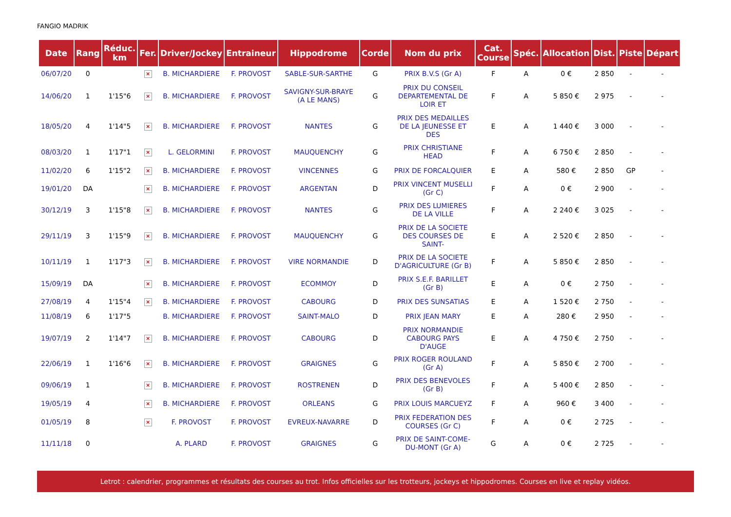FANGIO MADRIK
| Date | Rang | Réduc. km | Fer. | Driver/Jockey | Entraineur | Hippodrome | Corde | Nom du prix | Cat. Course | Spéc. | Allocation | Dist. | Piste | Départ |
| --- | --- | --- | --- | --- | --- | --- | --- | --- | --- | --- | --- | --- | --- | --- |
| 06/07/20 | 0 | | × | B. MICHARDIERE | F. PROVOST | SABLE-SUR-SARTHE | G | PRIX B.V.S (Gr A) | F | A | 0 € | 2 850 | - | - |
| 14/06/20 | 1 | 1'15"6 | × | B. MICHARDIERE | F. PROVOST | SAVIGNY-SUR-BRAYE (A LE MANS) | G | PRIX DU CONSEIL DEPARTEMENTAL DE LOIR ET | F | A | 5 850 € | 2 975 | - | - |
| 18/05/20 | 4 | 1'14"5 | × | B. MICHARDIERE | F. PROVOST | NANTES | G | PRIX DES MEDAILLES DE LA JEUNESSE ET DES | E | A | 1 440 € | 3 000 | - | - |
| 08/03/20 | 1 | 1'17"1 | × | L. GELORMINI | F. PROVOST | MAUQUENCHY | G | PRIX CHRISTIANE HEAD | F | A | 6 750 € | 2 850 | - | - |
| 11/02/20 | 6 | 1'15"2 | × | B. MICHARDIERE | F. PROVOST | VINCENNES | G | PRIX DE FORCALQUIER | E | A | 580 € | 2 850 | GP | - |
| 19/01/20 | DA | | × | B. MICHARDIERE | F. PROVOST | ARGENTAN | D | PRIX VINCENT MUSELLI (Gr C) | F | A | 0 € | 2 900 | - | - |
| 30/12/19 | 3 | 1'15"8 | × | B. MICHARDIERE | F. PROVOST | NANTES | G | PRIX DES LUMIERES DE LA VILLE | F | A | 2 240 € | 3 025 | - | - |
| 29/11/19 | 3 | 1'15"9 | × | B. MICHARDIERE | F. PROVOST | MAUQUENCHY | G | PRIX DE LA SOCIETE DES COURSES DE SAINT- | E | A | 2 520 € | 2 850 | - | - |
| 10/11/19 | 1 | 1'17"3 | × | B. MICHARDIERE | F. PROVOST | VIRE NORMANDIE | D | PRIX DE LA SOCIETE D'AGRICULTURE (Gr B) | F | A | 5 850 € | 2 850 | - | - |
| 15/09/19 | DA | | × | B. MICHARDIERE | F. PROVOST | ECOMMOY | D | PRIX S.E.F. BARILLET (Gr B) | E | A | 0 € | 2 750 | - | - |
| 27/08/19 | 4 | 1'15"4 | × | B. MICHARDIERE | F. PROVOST | CABOURG | D | PRIX DES SUNSATIAS | E | A | 1 520 € | 2 750 | - | - |
| 11/08/19 | 6 | 1'17"5 | | B. MICHARDIERE | F. PROVOST | SAINT-MALO | D | PRIX JEAN MARY | E | A | 280 € | 2 950 | - | - |
| 19/07/19 | 2 | 1'14"7 | × | B. MICHARDIERE | F. PROVOST | CABOURG | D | PRIX NORMANDIE CABOURG PAYS D'AUGE | E | A | 4 750 € | 2 750 | - | - |
| 22/06/19 | 1 | 1'16"6 | × | B. MICHARDIERE | F. PROVOST | GRAIGNES | G | PRIX ROGER ROULAND (Gr A) | F | A | 5 850 € | 2 700 | - | - |
| 09/06/19 | 1 | | × | B. MICHARDIERE | F. PROVOST | ROSTRENEN | D | PRIX DES BENEVOLES (Gr B) | F | A | 5 400 € | 2 850 | - | - |
| 19/05/19 | 4 | | × | B. MICHARDIERE | F. PROVOST | ORLEANS | G | PRIX LOUIS MARCUEYZ | F | A | 960 € | 3 400 | - | - |
| 01/05/19 | 8 | | × | F. PROVOST | F. PROVOST | EVREUX-NAVARRE | D | PRIX FEDERATION DES COURSES (Gr C) | F | A | 0 € | 2 725 | - | - |
| 11/11/18 | 0 | | | A. PLARD | F. PROVOST | GRAIGNES | G | PRIX DE SAINT-COME-DU-MONT (Gr A) | G | A | 0 € | 2 725 | - | - |
Letrot : calendrier, programmes et résultats des courses au trot. Infos officielles sur les trotteurs, jockeys et hippodromes. Courses en live et replay vidéos.